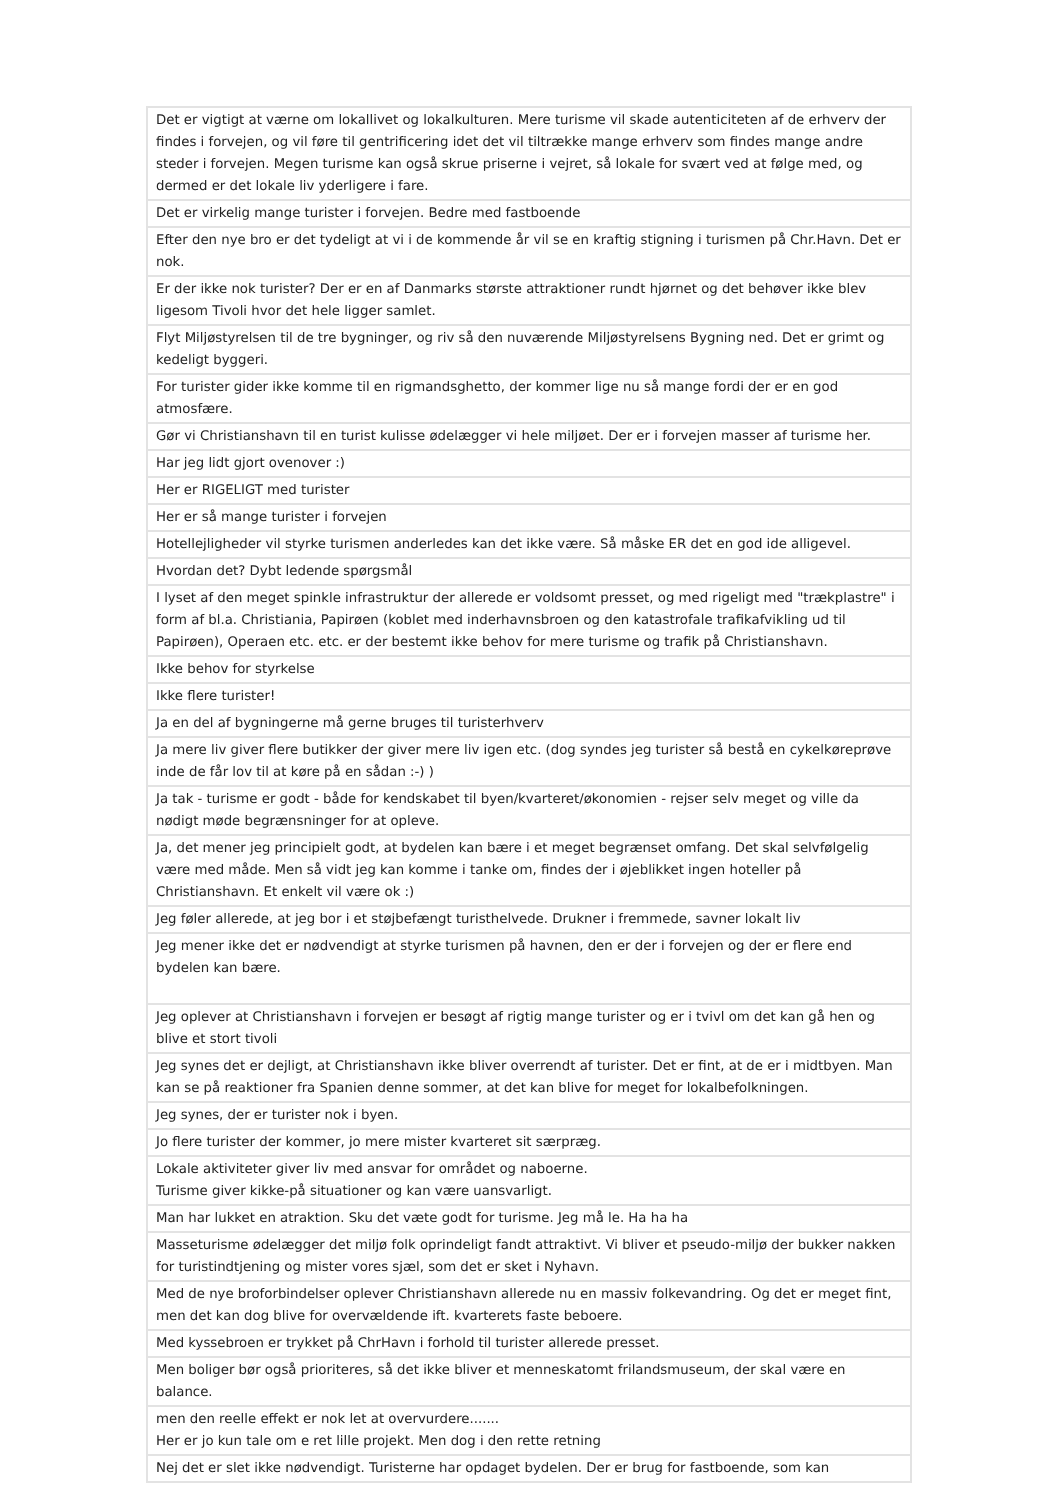| Det er vigtigt at værne om lokallivet og lokalkulturen. Mere turisme vil skade autenticiteten af de erhverv der findes i forvejen, og vil føre til gentrificering idet det vil tiltrække mange erhverv som findes mange andre steder i forvejen. Megen turisme kan også skrue priserne i vejret, så lokale for svært ved at følge med, og dermed er det lokale liv yderligere i fare. |
| Det er virkelig mange turister i forvejen. Bedre med fastboende |
| Efter den nye bro er det tydeligt at vi i de kommende år vil se en kraftig stigning i turismen på Chr.Havn. Det er nok. |
| Er der ikke nok turister? Der er en af Danmarks største attraktioner rundt hjørnet og det behøver ikke blev ligesom Tivoli hvor det hele ligger samlet. |
| Flyt Miljøstyrelsen til de tre bygninger, og riv så den nuværende Miljøstyrelsens Bygning ned. Det er grimt og kedeligt byggeri. |
| For turister gider ikke komme til en rigmandsghetto, der kommer lige nu så mange fordi der er en god atmosfære. |
| Gør vi Christianshavn til en turist kulisse ødelægger vi hele miljøet. Der er i forvejen masser af turisme her. |
| Har jeg lidt gjort ovenover :) |
| Her er RIGELIGT med turister |
| Her er så mange turister i forvejen |
| Hotellejligheder vil styrke turismen anderledes kan det ikke være. Så måske ER det en god ide alligevel. |
| Hvordan det? Dybt ledende spørgsmål |
| I lyset af den meget spinkle infrastruktur der allerede er voldsomt presset, og med rigeligt med "trækplastre" i form af bl.a. Christiania, Papirøen (koblet med inderhavnsbroen og den katastrofale trafikafvikling ud til Papirøen), Operaen etc. etc. er der bestemt ikke behov for mere turisme og trafik på Christianshavn. |
| Ikke behov for styrkelse |
| Ikke flere turister! |
| Ja en del af bygningerne må gerne bruges til turisterhverv |
| Ja mere liv giver flere butikker der giver mere liv igen etc. (dog syndes jeg turister så bestå en cykelkøreprøve inde de får lov til at køre på en sådan :-) ) |
| Ja tak - turisme er godt - både for kendskabet til byen/kvarteret/økonomien - rejser selv meget og ville da nødigt møde begrænsninger for at opleve. |
| Ja, det mener jeg principielt godt, at bydelen kan bære i et meget begrænset omfang. Det skal selvfølgelig være med måde. Men så vidt jeg kan komme i tanke om, findes der i øjeblikket ingen hoteller på Christianshavn. Et enkelt vil være ok :) |
| Jeg føler allerede, at jeg bor i et støjbefængt turisthelvede. Drukner i fremmede, savner lokalt liv |
| Jeg mener ikke det er nødvendigt at styrke turismen på havnen, den er der i forvejen og der er flere end bydelen kan bære. |
| Jeg oplever at Christianshavn i forvejen er besøgt af rigtig mange turister og er i tvivl om det kan gå hen og blive et stort tivoli |
| Jeg synes det er dejligt, at Christianshavn ikke bliver overrendt af turister. Det er fint, at de er i midtbyen. Man kan se på reaktioner fra Spanien denne sommer, at det kan blive for meget for lokalbefolkningen. |
| Jeg synes, der er turister nok i byen. |
| Jo flere turister der kommer, jo mere mister kvarteret sit særpræg. |
| Lokale aktiviteter giver liv med ansvar for området og naboerne. Turisme giver kikke-på situationer og kan være uansvarligt. |
| Man har lukket en atraktion. Sku det væte godt for turisme. Jeg må le. Ha ha ha |
| Masseturisme ødelægger det miljø folk oprindeligt fandt attraktivt. Vi bliver et pseudo-miljø der bukker nakken for turistindtjening og mister vores sjæl, som det er sket i Nyhavn. |
| Med de nye broforbindelser oplever Christianshavn allerede nu en massiv folkevandring. Og det er meget fint, men det kan dog blive for overvældende ift. kvarterets faste beboere. |
| Med kyssebroen er trykket på ChrHavn i forhold til turister allerede presset. |
| Men boliger bør også prioriteres, så det ikke bliver et menneskatomt frilandsmuseum, der skal være en balance. |
| men den reelle effekt er nok let at overvurdere....... Her er jo kun tale om e ret lille projekt. Men dog i den rette retning |
| Nej det er slet ikke nødvendigt. Turisterne har opdaget bydelen. Der er brug for fastboende, som kan |